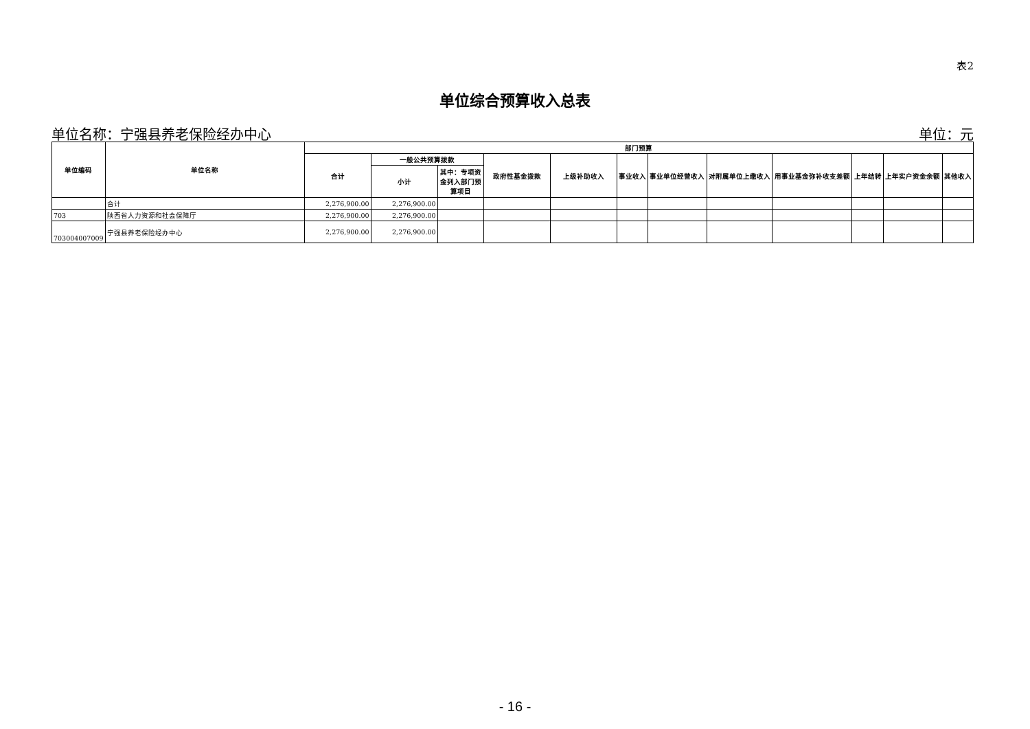表2
单位综合预算收入总表
单位名称：宁强县养老保险经办中心 单位：元
| 单位编码 | 单位名称 | 部门预算 | | | | | | | | | | | |
| --- | --- | --- | --- | --- | --- | --- | --- | --- | --- | --- | --- | --- | --- |
| | | 合计 | 一般公共预算拨款 | | 政府性基金拨款 | 上级补助收入 | 事业收入 | 事业单位经营收入 | 对附属单位上缴收入 | 用事业基金弥补收支差额 | 上年结转 | 上年实户资金余额 | 其他收入 |
| | | | 小计 | 其中：专项资金列入部门预算项目 | | | | | | | | | |
| | 合计 | 2,276,900.00 | 2,276,900.00 | | | | | | | | | | |
| 703 | 陕西省人力资源和社会保障厅 | 2,276,900.00 | 2,276,900.00 | | | | | | | | | | |
| 703004007009 | 宁强县养老保险经办中心 | 2,276,900.00 | 2,276,900.00 | | | | | | | | | | |
- 16 -